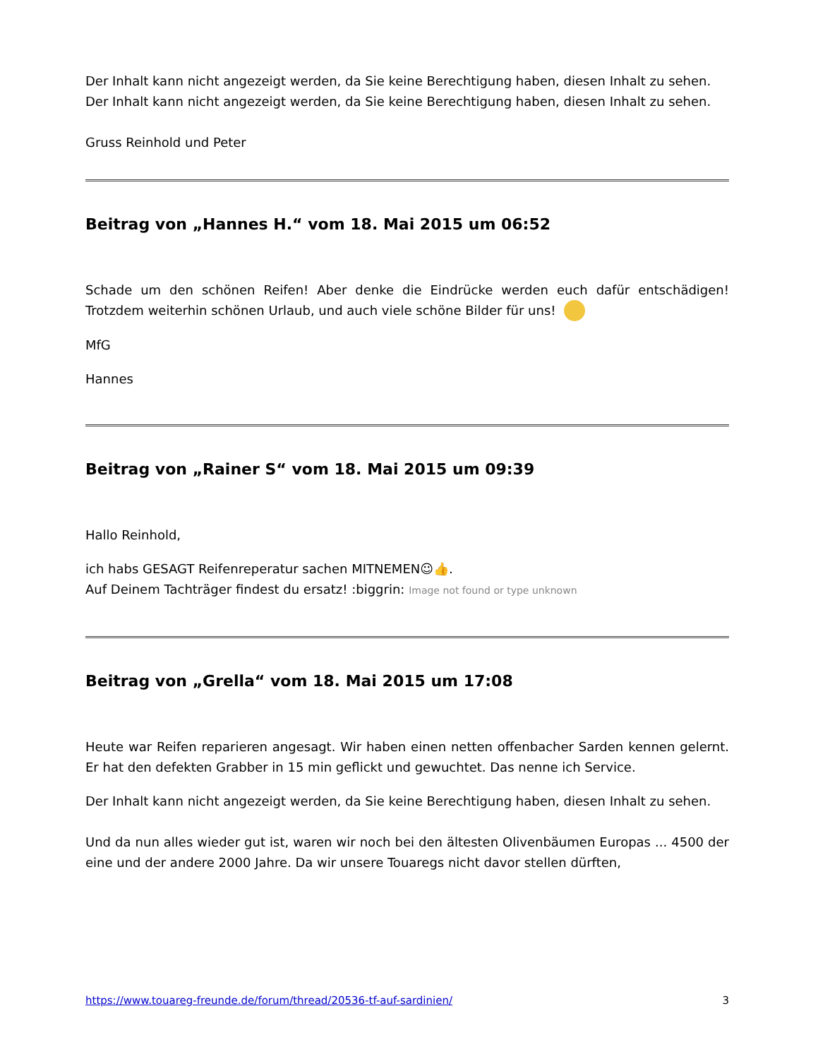Der Inhalt kann nicht angezeigt werden, da Sie keine Berechtigung haben, diesen Inhalt zu sehen.
Der Inhalt kann nicht angezeigt werden, da Sie keine Berechtigung haben, diesen Inhalt zu sehen.
Gruss Reinhold und Peter
Beitrag von „Hannes H.“ vom 18. Mai 2015 um 06:52
Schade um den schönen Reifen! Aber denke die Eindrücke werden euch dafür entschädigen! Trotzdem weiterhin schönen Urlaub, und auch viele schöne Bilder für uns!
MfG
Hannes
Beitrag von „Rainer S“ vom 18. Mai 2015 um 09:39
Hallo Reinhold,
ich habs GESAGT Reifenreperatur sachen MITNEMEN☺👍.
Auf Deinem Tachträger findest du ersatz! :biggrin: Image not found or type unknown
Beitrag von „Grella“ vom 18. Mai 2015 um 17:08
Heute war Reifen reparieren angesagt. Wir haben einen netten offenbacher Sarden kennen gelernt. Er hat den defekten Grabber in 15 min geflickt und gewuchtet. Das nenne ich Service.
Der Inhalt kann nicht angezeigt werden, da Sie keine Berechtigung haben, diesen Inhalt zu sehen.
Und da nun alles wieder gut ist, waren wir noch bei den ältesten Olivenbäumen Europas ... 4500 der eine und der andere 2000 Jahre. Da wir unsere Touaregs nicht davor stellen dürften,
https://www.touareg-freunde.de/forum/thread/20536-tf-auf-sardinien/ 3